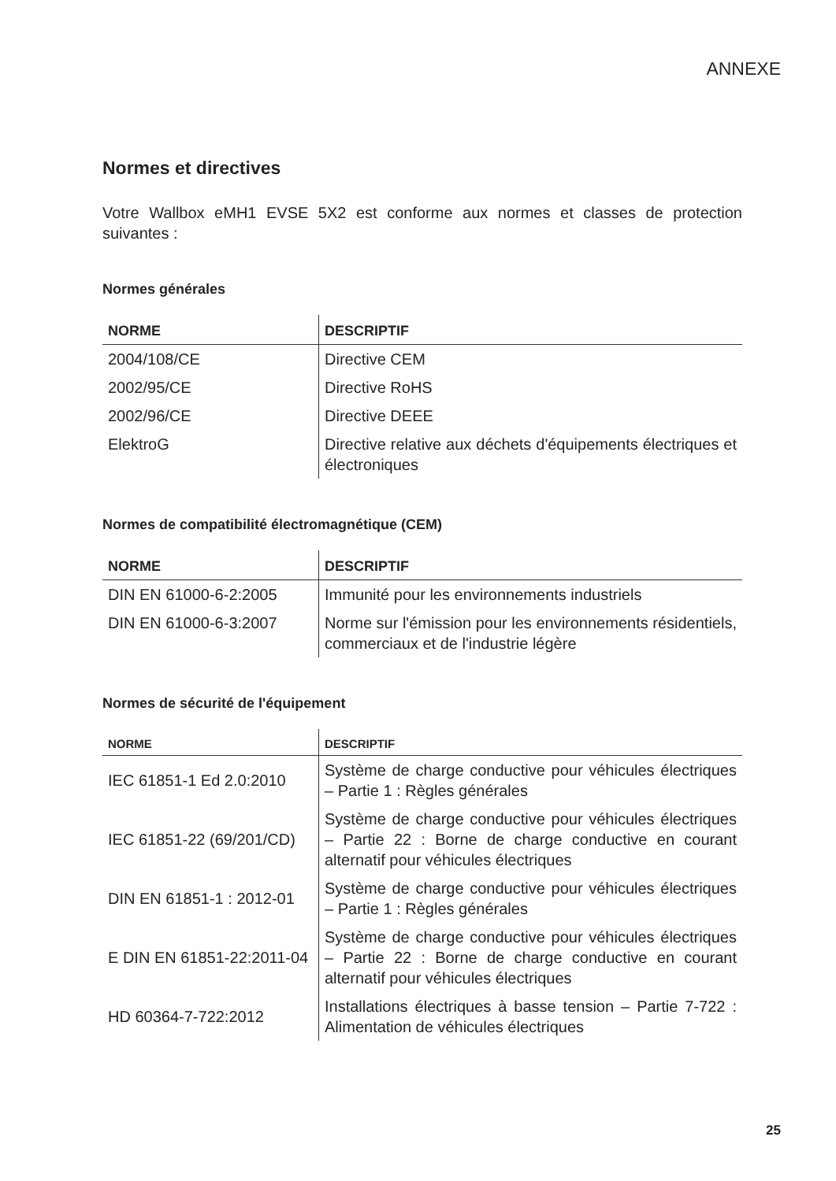ANNEXE
Normes et directives
Votre Wallbox eMH1 EVSE 5X2 est conforme aux normes et classes de protection suivantes :
Normes générales
| NORME | DESCRIPTIF |
| --- | --- |
| 2004/108/CE | Directive CEM |
| 2002/95/CE | Directive RoHS |
| 2002/96/CE | Directive DEEE |
| ElektroG | Directive relative aux déchets d'équipements électriques et électroniques |
Normes de compatibilité électromagnétique (CEM)
| NORME | DESCRIPTIF |
| --- | --- |
| DIN EN 61000-6-2:2005 | Immunité pour les environnements industriels |
| DIN EN 61000-6-3:2007 | Norme sur l'émission pour les environnements résidentiels, commerciaux et de l'industrie légère |
Normes de sécurité de l'équipement
| NORME | DESCRIPTIF |
| --- | --- |
| IEC 61851-1 Ed 2.0:2010 | Système de charge conductive pour véhicules électriques – Partie 1 : Règles générales |
| IEC 61851-22 (69/201/CD) | Système de charge conductive pour véhicules électriques – Partie 22 : Borne de charge conductive en courant alternatif pour véhicules électriques |
| DIN EN 61851-1 : 2012-01 | Système de charge conductive pour véhicules électriques – Partie 1 : Règles générales |
| E DIN EN 61851-22:2011-04 | Système de charge conductive pour véhicules électriques – Partie 22 : Borne de charge conductive en courant alternatif pour véhicules électriques |
| HD 60364-7-722:2012 | Installations électriques à basse tension – Partie 7-722 : Alimentation de véhicules électriques |
25